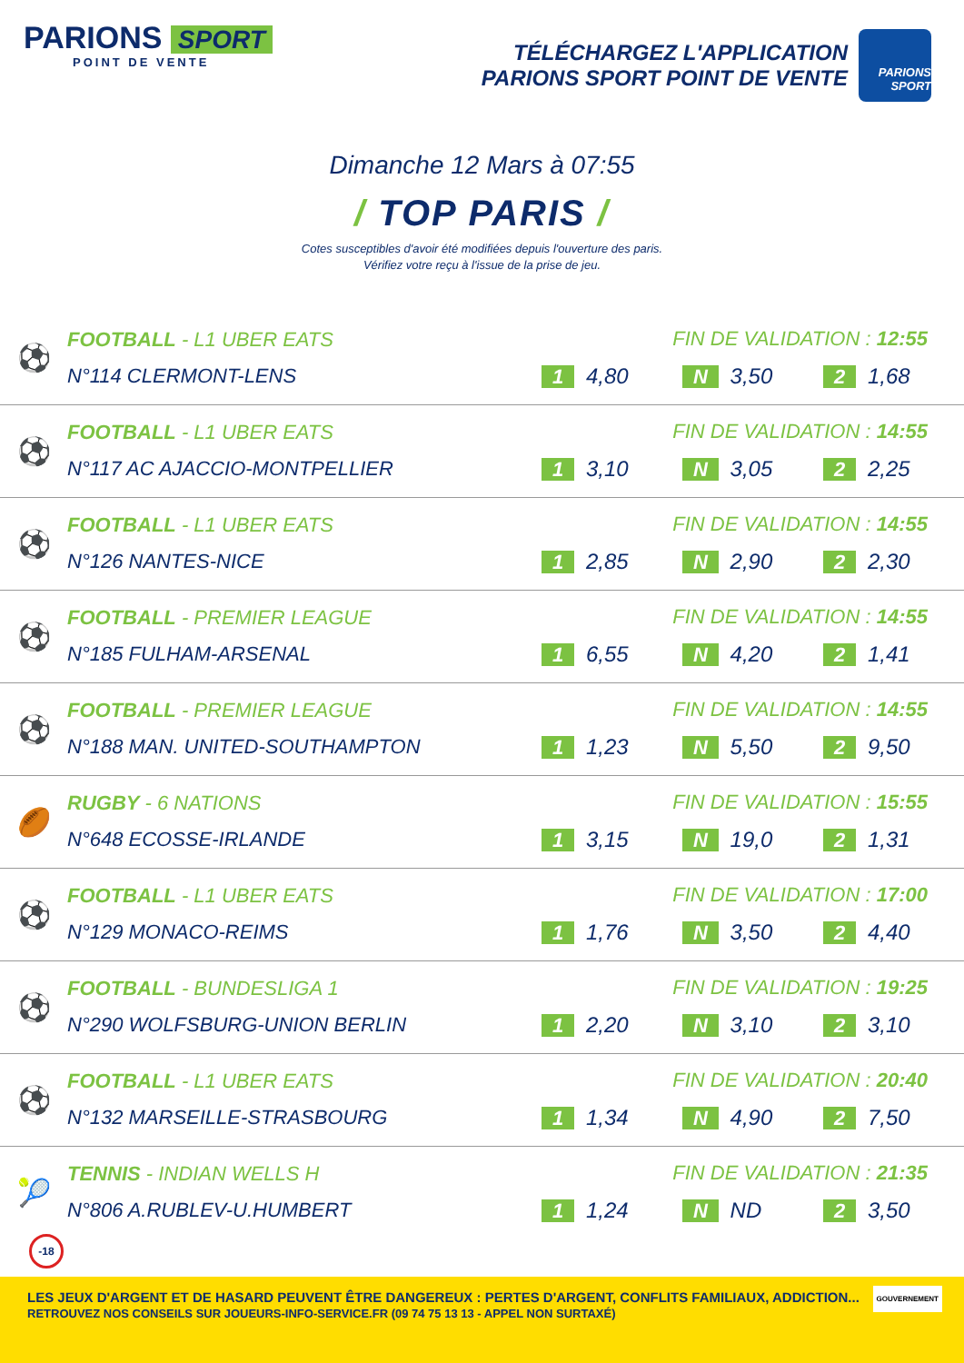PARIONS SPORT
POINT DE VENTE
TÉLÉCHARGEZ L'APPLICATION
PARIONS SPORT POINT DE VENTE
PARIONS SPORT
Dimanche 12 Mars à 07:55
/ TOP PARIS /
Cotes susceptibles d'avoir été modifiées depuis l'ouverture des paris.
Vérifiez votre reçu à l'issue de la prise de jeu.
| ⚽ | FOOTBALL - L1 UBER EATS N°114 CLERMONT-LENS | FIN DE VALIDATION : 12:55 1 4,80 N 3,50 2 1,68 |
| ⚽ | FOOTBALL - L1 UBER EATS N°117 AC AJACCIO-MONTPELLIER | FIN DE VALIDATION : 14:55 1 3,10 N 3,05 2 2,25 |
| ⚽ | FOOTBALL - L1 UBER EATS N°126 NANTES-NICE | FIN DE VALIDATION : 14:55 1 2,85 N 2,90 2 2,30 |
| ⚽ | FOOTBALL - PREMIER LEAGUE N°185 FULHAM-ARSENAL | FIN DE VALIDATION : 14:55 1 6,55 N 4,20 2 1,41 |
| ⚽ | FOOTBALL - PREMIER LEAGUE N°188 MAN. UNITED-SOUTHAMPTON | FIN DE VALIDATION : 14:55 1 1,23 N 5,50 2 9,50 |
| 🏉 | RUGBY - 6 NATIONS N°648 ECOSSE-IRLANDE | FIN DE VALIDATION : 15:55 1 3,15 N 19,0 2 1,31 |
| ⚽ | FOOTBALL - L1 UBER EATS N°129 MONACO-REIMS | FIN DE VALIDATION : 17:00 1 1,76 N 3,50 2 4,40 |
| ⚽ | FOOTBALL - BUNDESLIGA 1 N°290 WOLFSBURG-UNION BERLIN | FIN DE VALIDATION : 19:25 1 2,20 N 3,10 2 3,10 |
| ⚽ | FOOTBALL - L1 UBER EATS N°132 MARSEILLE-STRASBOURG | FIN DE VALIDATION : 20:40 1 1,34 N 4,90 2 7,50 |
| 🎾 | TENNIS - INDIAN WELLS H N°806 A.RUBLEV-U.HUMBERT | FIN DE VALIDATION : 21:35 1 1,24 N ND 2 3,50 |
-18
LES JEUX D'ARGENT ET DE HASARD PEUVENT ÊTRE DANGEREUX : PERTES D'ARGENT, CONFLITS FAMILIAUX, ADDICTION...
RETROUVEZ NOS CONSEILS SUR JOUEURS-INFO-SERVICE.FR (09 74 75 13 13 - APPEL NON SURTAXÉ)
GOUVERNEMENT